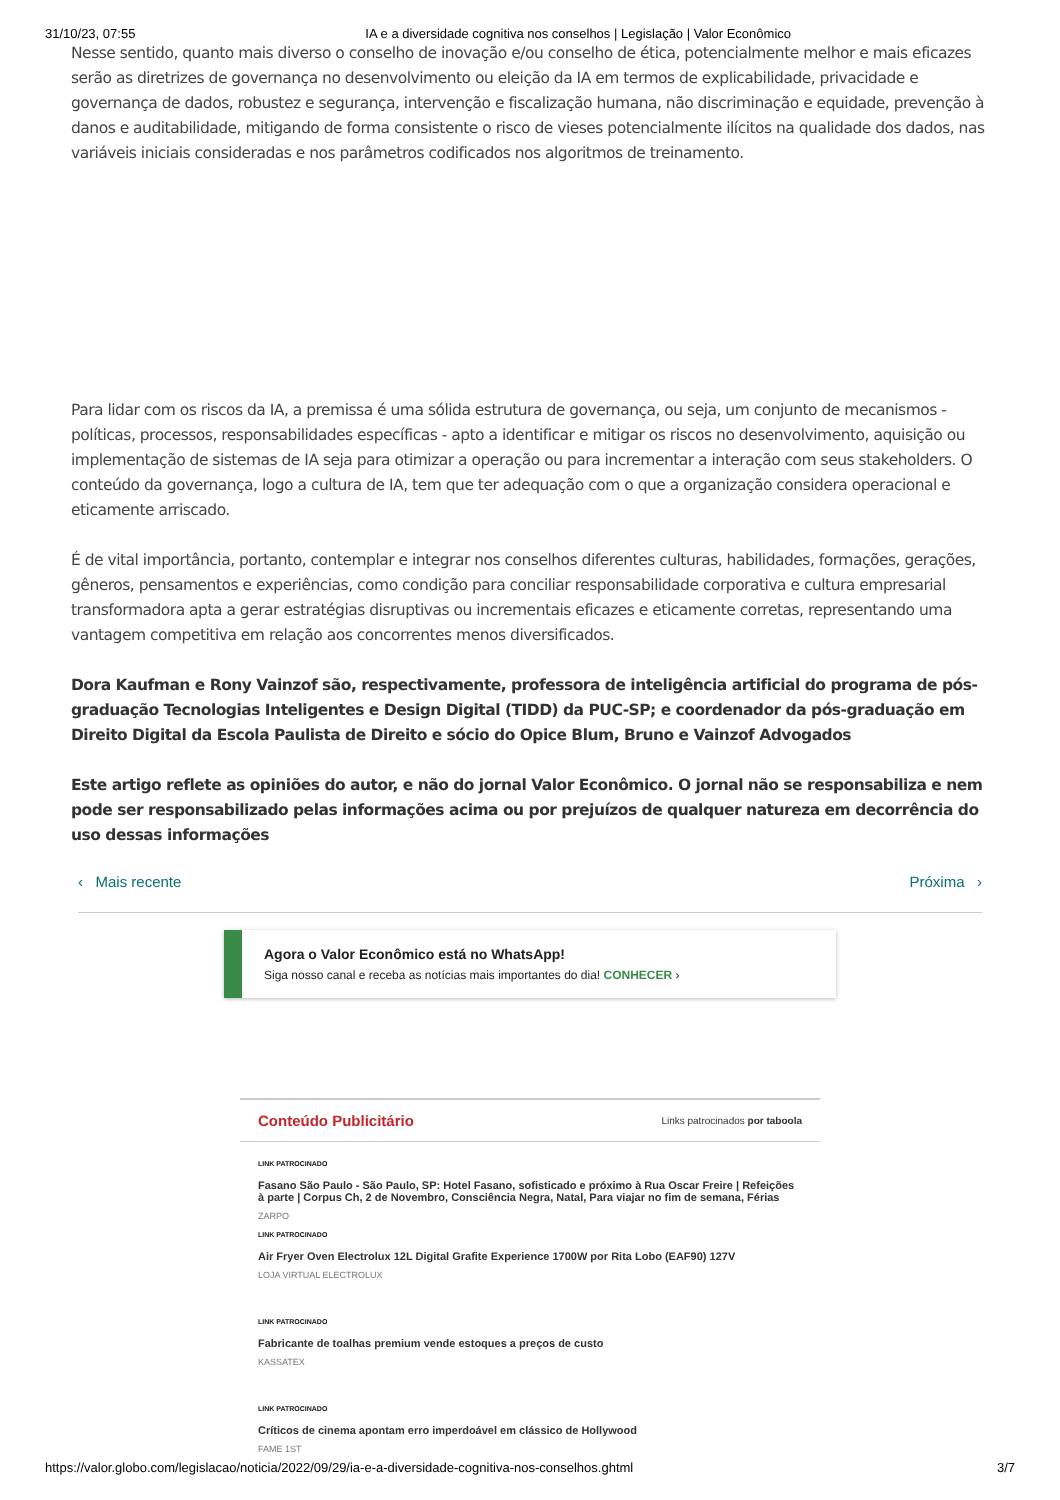31/10/23, 07:55 IA e a diversidade cognitiva nos conselhos | Legislação | Valor Econômico
Nesse sentido, quanto mais diverso o conselho de inovação e/ou conselho de ética, potencialmente melhor e mais eficazes serão as diretrizes de governança no desenvolvimento ou eleição da IA em termos de explicabilidade, privacidade e governança de dados, robustez e segurança, intervenção e fiscalização humana, não discriminação e equidade, prevenção à danos e auditabilidade, mitigando de forma consistente o risco de vieses potencialmente ilícitos na qualidade dos dados, nas variáveis iniciais consideradas e nos parâmetros codificados nos algoritmos de treinamento.
Para lidar com os riscos da IA, a premissa é uma sólida estrutura de governança, ou seja, um conjunto de mecanismos - políticas, processos, responsabilidades específicas - apto a identificar e mitigar os riscos no desenvolvimento, aquisição ou implementação de sistemas de IA seja para otimizar a operação ou para incrementar a interação com seus stakeholders. O conteúdo da governança, logo a cultura de IA, tem que ter adequação com o que a organização considera operacional e eticamente arriscado.
É de vital importância, portanto, contemplar e integrar nos conselhos diferentes culturas, habilidades, formações, gerações, gêneros, pensamentos e experiências, como condição para conciliar responsabilidade corporativa e cultura empresarial transformadora apta a gerar estratégias disruptivas ou incrementais eficazes e eticamente corretas, representando uma vantagem competitiva em relação aos concorrentes menos diversificados.
Dora Kaufman e Rony Vainzof são, respectivamente, professora de inteligência artificial do programa de pós-graduação Tecnologias Inteligentes e Design Digital (TIDD) da PUC-SP; e coordenador da pós-graduação em Direito Digital da Escola Paulista de Direito e sócio do Opice Blum, Bruno e Vainzof Advogados
Este artigo reflete as opiniões do autor, e não do jornal Valor Econômico. O jornal não se responsabiliza e nem pode ser responsabilizado pelas informações acima ou por prejuízos de qualquer natureza em decorrência do uso dessas informações
‹ Mais recente Próxima ›
Agora o Valor Econômico está no WhatsApp!
Siga nosso canal e receba as notícias mais importantes do dia! CONHECER ›
Conteúdo Publicitário Links patrocinados por taboola
LINK PATROCINADO
Fasano São Paulo - São Paulo, SP: Hotel Fasano, sofisticado e próximo à Rua Oscar Freire | Refeições à parte | Corpus Ch, 2 de Novembro, Consciência Negra, Natal, Para viajar no fim de semana, Férias
ZARPO
LINK PATROCINADO
Air Fryer Oven Electrolux 12L Digital Grafite Experience 1700W por Rita Lobo (EAF90) 127V
LOJA VIRTUAL ELECTROLUX
LINK PATROCINADO
Fabricante de toalhas premium vende estoques a preços de custo
KASSATEX
LINK PATROCINADO
Críticos de cinema apontam erro imperdoável em clássico de Hollywood
FAME 1ST
https://valor.globo.com/legislacao/noticia/2022/09/29/ia-e-a-diversidade-cognitiva-nos-conselhos.ghtml 3/7